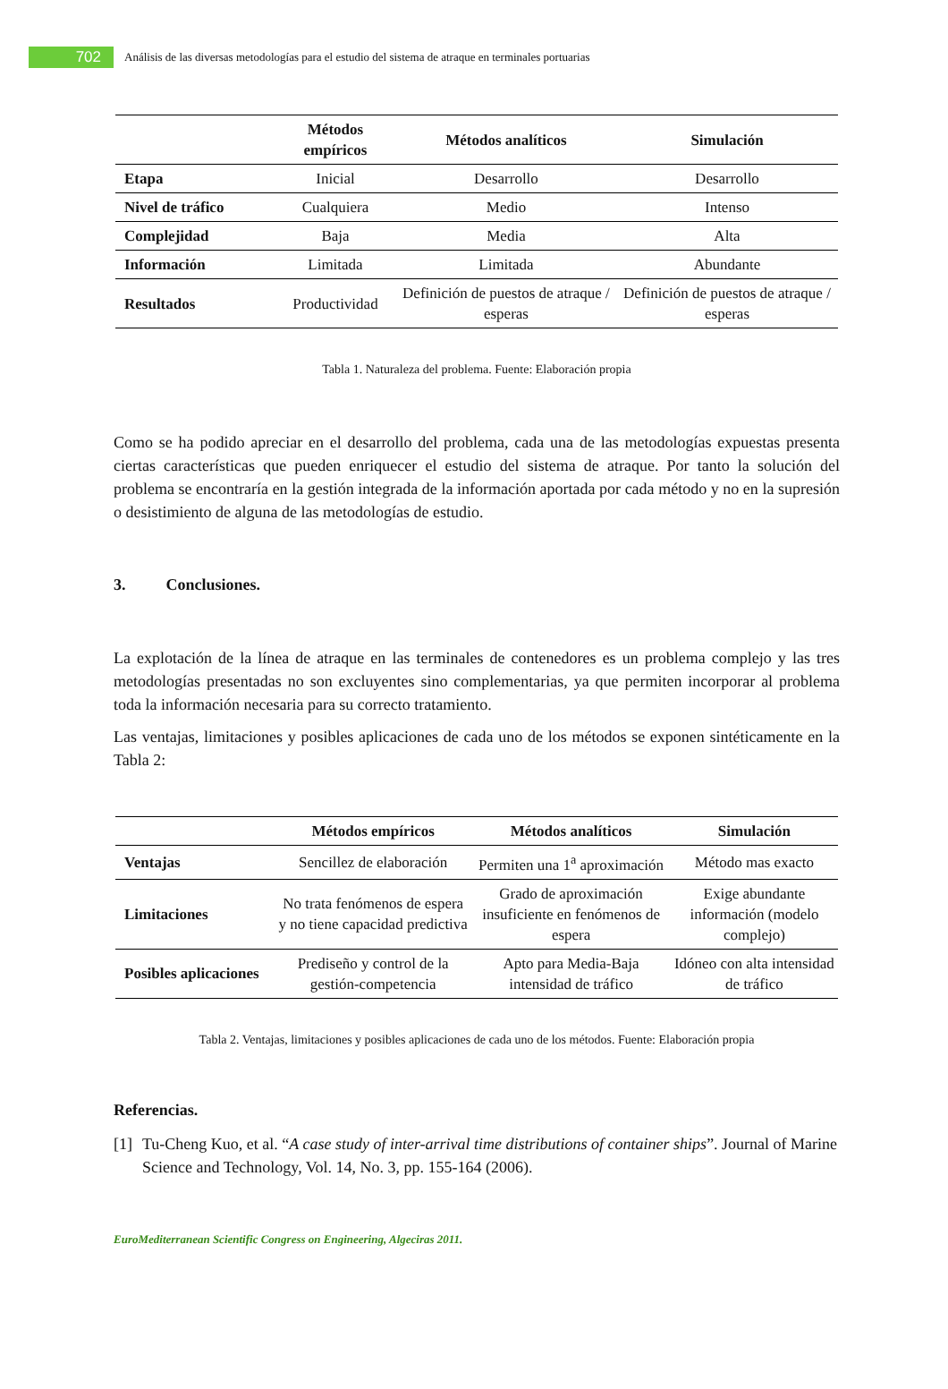702
Análisis de las diversas metodologías para el estudio del sistema de atraque en terminales portuarias
| | Métodos empíricos | Métodos analíticos | Simulación |
| --- | --- | --- | --- |
| Etapa | Inicial | Desarrollo | Desarrollo |
| Nivel de tráfico | Cualquiera | Medio | Intenso |
| Complejidad | Baja | Media | Alta |
| Información | Limitada | Limitada | Abundante |
| Resultados | Productividad | Definición de puestos de atraque / esperas | Definición de puestos de atraque / esperas |
Tabla 1. Naturaleza del problema. Fuente: Elaboración propia
Como se ha podido apreciar en el desarrollo del problema, cada una de las metodologías expuestas presenta ciertas características que pueden enriquecer el estudio del sistema de atraque. Por tanto la solución del problema se encontraría en la gestión integrada de la información aportada por cada método y no en la supresión o desistimiento de alguna de las metodologías de estudio.
3. Conclusiones.
La explotación de la línea de atraque en las terminales de contenedores es un problema complejo y las tres metodologías presentadas no son excluyentes sino complementarias, ya que permiten incorporar al problema toda la información necesaria para su correcto tratamiento.
Las ventajas, limitaciones y posibles aplicaciones de cada uno de los métodos se exponen sintéticamente en la Tabla 2:
| | Métodos empíricos | Métodos analíticos | Simulación |
| --- | --- | --- | --- |
| Ventajas | Sencillez de elaboración | Permiten una 1<sup>a</sup> aproximación | Método mas exacto |
| Limitaciones | No trata fenómenos de espera y no tiene capacidad predictiva | Grado de aproximación insuficiente en fenómenos de espera | Exige abundante información (modelo complejo) |
| Posibles aplicaciones | Prediseño y control de la gestión-competencia | Apto para Media-Baja intensidad de tráfico | Idóneo con alta intensidad de tráfico |
Tabla 2. Ventajas, limitaciones y posibles aplicaciones de cada uno de los métodos. Fuente: Elaboración propia
Referencias.
[1] Tu-Cheng Kuo, et al. “A case study of inter-arrival time distributions of container ships”. Journal of Marine Science and Technology, Vol. 14, No. 3, pp. 155-164 (2006).
EuroMediterranean Scientific Congress on Engineering, Algeciras 2011.